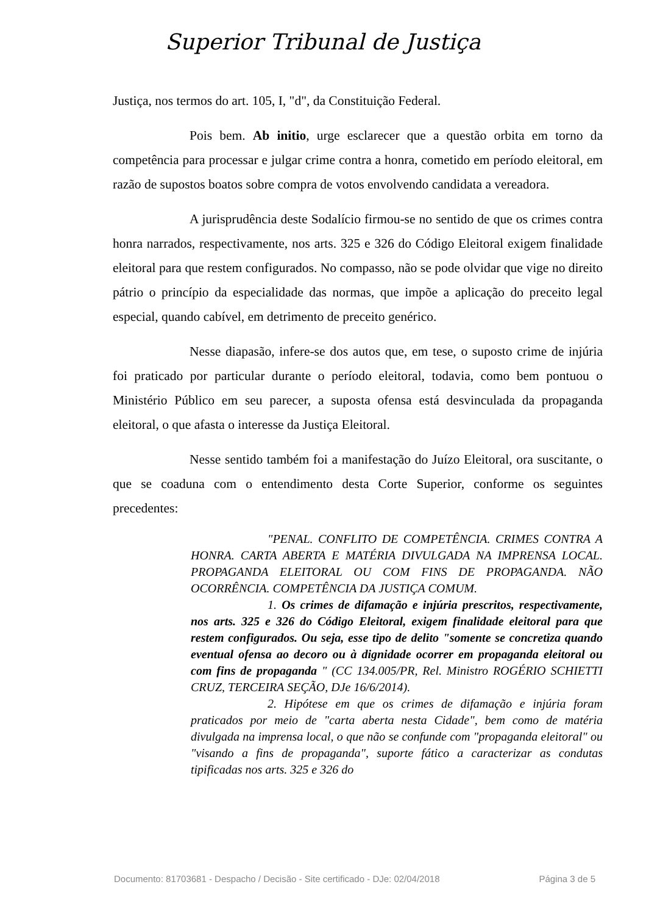Superior Tribunal de Justiça
Justiça, nos termos do art. 105, I, "d", da Constituição Federal.
Pois bem. Ab initio, urge esclarecer que a questão orbita em torno da competência para processar e julgar crime contra a honra, cometido em período eleitoral, em razão de supostos boatos sobre compra de votos envolvendo candidata a vereadora.
A jurisprudência deste Sodalício firmou-se no sentido de que os crimes contra honra narrados, respectivamente, nos arts. 325 e 326 do Código Eleitoral exigem finalidade eleitoral para que restem configurados. No compasso, não se pode olvidar que vige no direito pátrio o princípio da especialidade das normas, que impõe a aplicação do preceito legal especial, quando cabível, em detrimento de preceito genérico.
Nesse diapasão, infere-se dos autos que, em tese, o suposto crime de injúria foi praticado por particular durante o período eleitoral, todavia, como bem pontuou o Ministério Público em seu parecer, a suposta ofensa está desvinculada da propaganda eleitoral, o que afasta o interesse da Justiça Eleitoral.
Nesse sentido também foi a manifestação do Juízo Eleitoral, ora suscitante, o que se coaduna com o entendimento desta Corte Superior, conforme os seguintes precedentes:
"PENAL. CONFLITO DE COMPETÊNCIA. CRIMES CONTRA A HONRA. CARTA ABERTA E MATÉRIA DIVULGADA NA IMPRENSA LOCAL. PROPAGANDA ELEITORAL OU COM FINS DE PROPAGANDA. NÃO OCORRÊNCIA. COMPETÊNCIA DA JUSTIÇA COMUM.
1. Os crimes de difamação e injúria prescritos, respectivamente, nos arts. 325 e 326 do Código Eleitoral, exigem finalidade eleitoral para que restem configurados. Ou seja, esse tipo de delito "somente se concretiza quando eventual ofensa ao decoro ou à dignidade ocorrer em propaganda eleitoral ou com fins de propaganda " (CC 134.005/PR, Rel. Ministro ROGÉRIO SCHIETTI CRUZ, TERCEIRA SEÇÃO, DJe 16/6/2014).
2. Hipótese em que os crimes de difamação e injúria foram praticados por meio de "carta aberta nesta Cidade", bem como de matéria divulgada na imprensa local, o que não se confunde com "propaganda eleitoral" ou "visando a fins de propaganda", suporte fático a caracterizar as condutas tipificadas nos arts. 325 e 326 do
Documento: 81703681 - Despacho / Decisão - Site certificado - DJe: 02/04/2018 Página 3 de 5